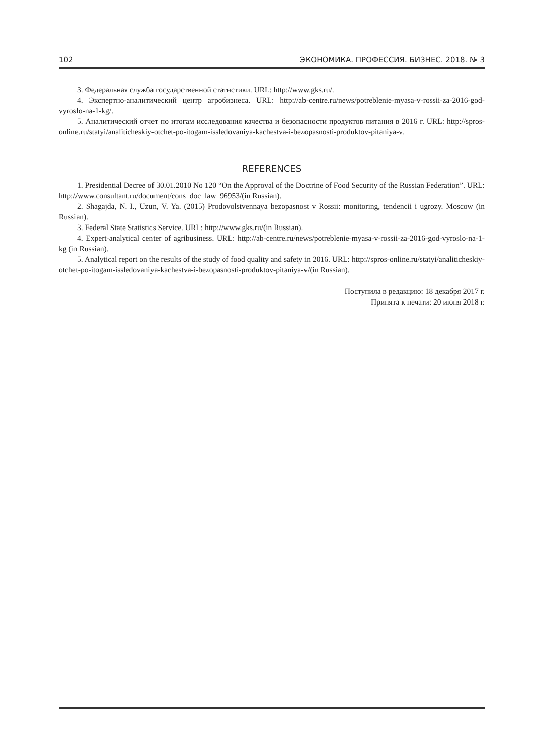102 ЭКОНОМИКА. ПРОФЕССИЯ. БИЗНЕС. 2018. № 3
3. Федеральная служба государственной статистики. URL: http://www.gks.ru/.
4. Экспертно-аналитический центр агробизнеса. URL: http://ab-centre.ru/news/potreblenie-myasa-v-rossii-za-2016-god-vyroslo-na-1-kg/.
5. Аналитический отчет по итогам исследования качества и безопасности продуктов питания в 2016 г. URL: http://spros-online.ru/statyi/analiticheskiy-otchet-po-itogam-issledovaniya-kachestva-i-bezopasnosti-produktov-pitaniya-v.
REFERENCES
1. Presidential Decree of 30.01.2010 No 120 “On the Approval of the Doctrine of Food Security of the Russian Federation”. URL: http://www.consultant.ru/document/cons_doc_law_96953/(in Russian).
2. Shagajda, N. I., Uzun, V. Ya. (2015) Prodovolstvennaya bezopasnost v Rossii: monitoring, tendencii i ugrozy. Moscow (in Russian).
3. Federal State Statistics Service. URL: http://www.gks.ru/(in Russian).
4. Expert-analytical center of agribusiness. URL: http://ab-centre.ru/news/potreblenie-myasa-v-rossii-za-2016-god-vyroslo-na-1-kg (in Russian).
5. Analytical report on the results of the study of food quality and safety in 2016. URL: http://spros-online.ru/statyi/analiticheskiy-otchet-po-itogam-issledovaniya-kachestva-i-bezopasnosti-produktov-pitaniya-v/(in Russian).
Поступила в редакцию: 18 декабря 2017 г.
Принята к печати: 20 июня 2018 г.